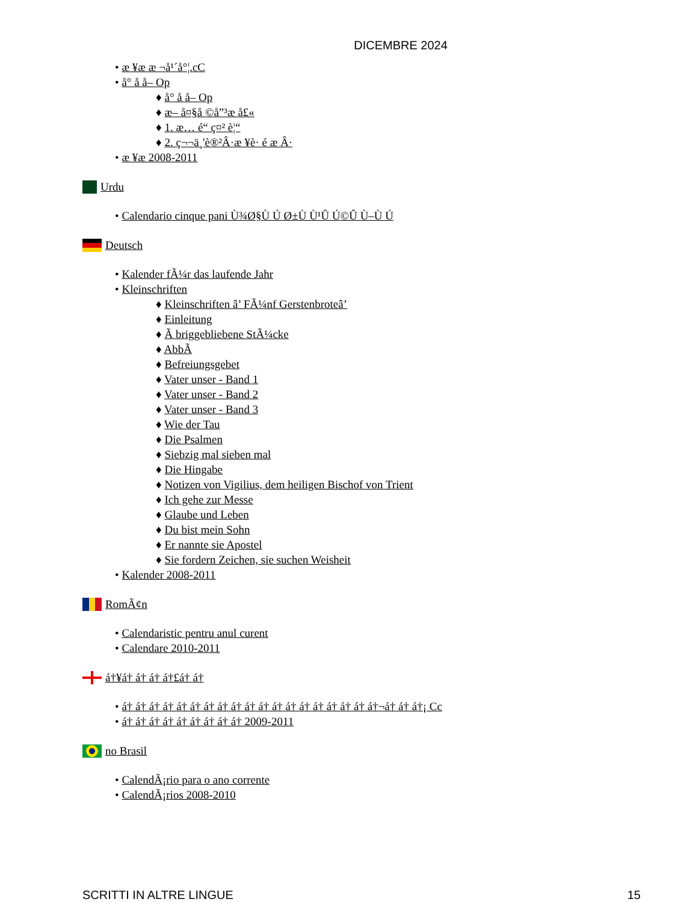DICEMBRE 2024
• æ ¥æ æ ¬å¹´å°¦.cC
• å° å å– Op
♦ å° å å– Op
♦ æ– å¤§å ©å”³æ å£«
♦ 1. æ… é“ ç¤² è¦“
♦ 2. ç¬¬ä¸'è®²Â·æ ¥è· é æ Â·
• æ ¥æ 2008-2011
Urdu
• Calendario cinque pani Ù¾Ø§Ù Ú Ø±Ù Ù¹Û Ú©Û Ù–Ù Ú
Deutsch
• Kalender fÃ¼r das laufende Jahr
• Kleinschriften
♦ Kleinschriften â’ FÃ¼nf Gerstenbroteâ’
♦ Einleitung
♦ Ã briggebliebene StÃ¼cke
♦ AbbÃ
♦ Befreiungsgebet
♦ Vater unser - Band 1
♦ Vater unser - Band 2
♦ Vater unser - Band 3
♦ Wie der Tau
♦ Die Psalmen
♦ Siebzig mal sieben mal
♦ Die Hingabe
♦ Notizen von Vigilius, dem heiligen Bischof von Trient
♦ Ich gehe zur Messe
♦ Glaube und Leben
♦ Du bist mein Sohn
♦ Er nannte sie Apostel
♦ Sie fordern Zeichen, sie suchen Weisheit
• Kalender 2008-2011
RomÃ¢n
• Calendaristic pentru anul curent
• Calendare 2010-2011
á†¥á† á† á† á†£á† á†
• á† á† á† á† á† á† á† á† á† á† á† á† á† á† á† á† á† á† á†¬á† á† á†¡ Cc
• á† á† á† á† á† á† á† á† á† 2009-2011
no Brasil
• CalendÃ¡rio para o ano corrente
• CalendÃ¡rios 2008-2010
SCRITTI IN ALTRE LINGUE 15